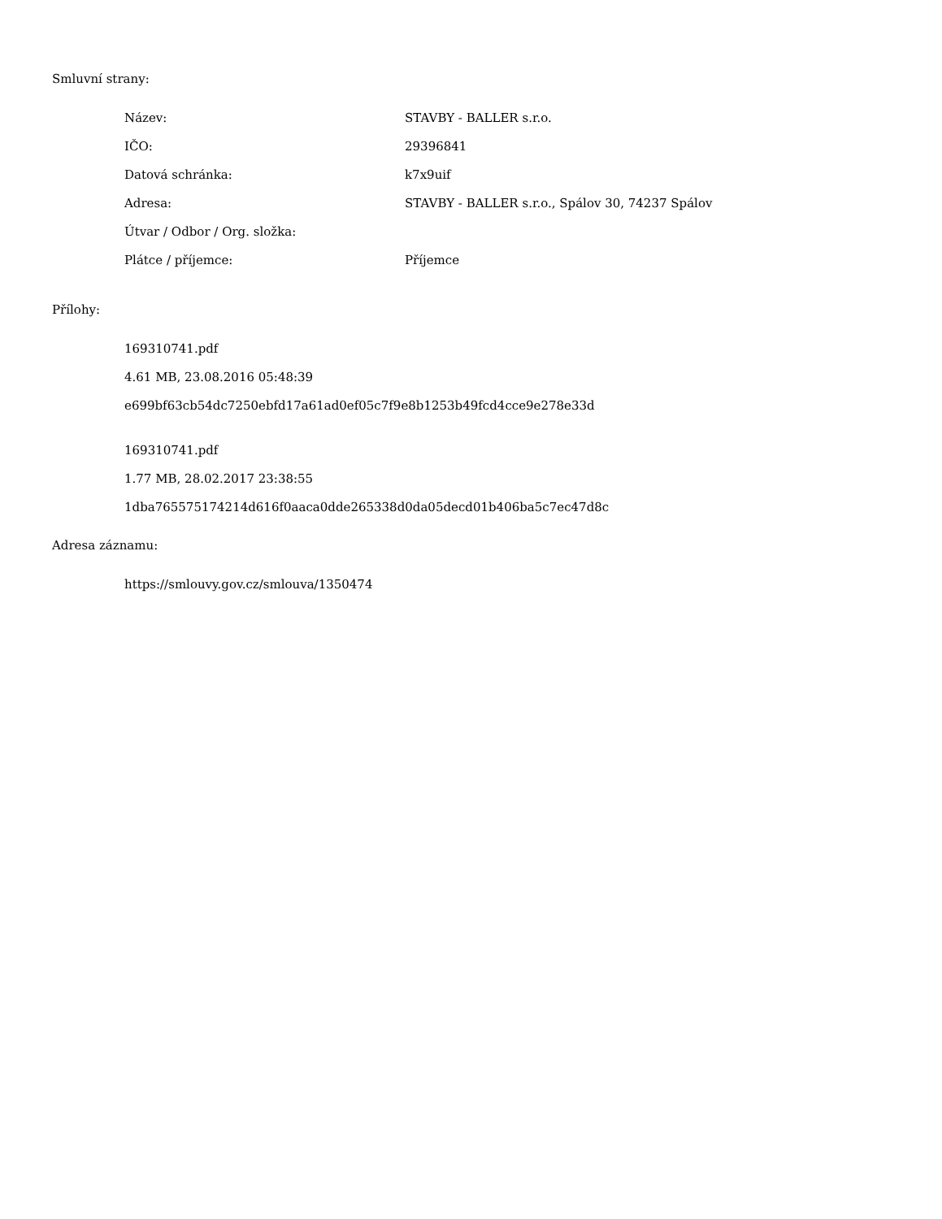Smluvní strany:
| Název: | STAVBY - BALLER s.r.o. |
| IČO: | 29396841 |
| Datová schránka: | k7x9uif |
| Adresa: | STAVBY - BALLER s.r.o., Spálov 30, 74237 Spálov |
| Útvar / Odbor / Org. složka: | |
| Plátce / příjemce: | Příjemce |
Přílohy:
169310741.pdf
4.61 MB, 23.08.2016 05:48:39
e699bf63cb54dc7250ebfd17a61ad0ef05c7f9e8b1253b49fcd4cce9e278e33d
169310741.pdf
1.77 MB, 28.02.2017 23:38:55
1dba765575174214d616f0aaca0dde265338d0da05decd01b406ba5c7ec47d8c
Adresa záznamu:
https://smlouvy.gov.cz/smlouva/1350474